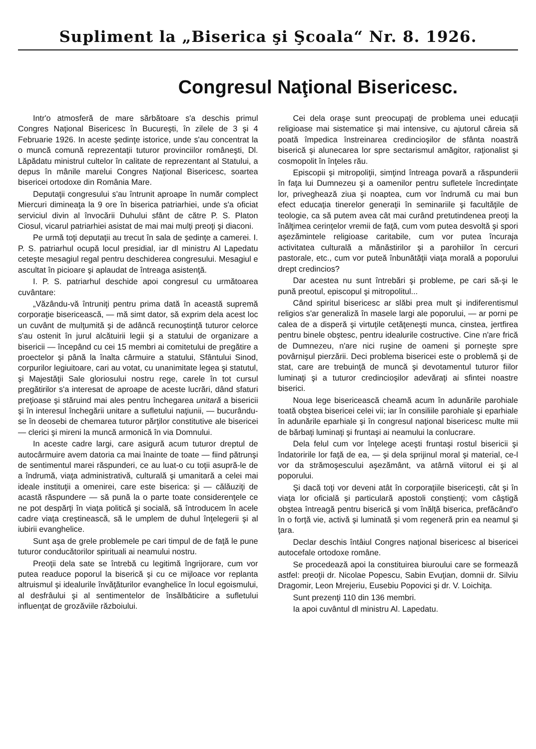Supliment la „Biserica şi Şcoala“ Nr. 8. 1926.
Congresul Naţional Bisericesc.
Intr'o atmosferă de mare sărbătoare s'a deschis primul Congres Naţional Bisericesc în Bucureşti, în zilele de 3 şi 4 Februarie 1926. In aceste şedinţe istorice, unde s'au concentrat la o muncă comună reprezentaţii tuturor provinciilor româneşti, Dl. Lăpădatu ministrul cultelor în calitate de reprezentant al Statului, a depus în mânile marelui Congres Naţional Bisericesc, soartea bisericei ortodoxe din România Mare.
Deputaţii congresului s'au întrunit aproape în număr complect Miercuri dimineaţa la 9 ore în biserica patriarhiei, unde s'a oficiat serviciul divin al învocării Duhului sfânt de către P. S. Platon Ciosul, vicarul patriarhiei asistat de mai mai mulţi preoţi şi diaconi.
Pe urmă toţi deputaţii au trecut în sala de şedinţe a camerei. I. P. S. patriarhul ocupă locul presidial, iar dl ministru Al Lapedatu ceteşte mesagiul regal pentru deschiderea congresului. Mesagiul e ascultat în picioare şi aplaudat de întreaga asistenţă.
I. P. S. patriarhul deschide apoi congresul cu următoarea cuvântare:
„Văzându-vă întruniţi pentru prima dată în această supremă corporaţie bisericească, — mă simt dator, să exprim dela acest loc un cuvânt de mulţumită şi de adâncă recunoştinţă tuturor celorce s'au ostenit în jurul alcătuirii legii şi a statului de organizare a bisericii — începând cu cei 15 membri ai comitetului de pregătire a proectelor şi până la înalta cârmuire a statului, Sfântului Sinod, corpurilor legiuitoare, cari au votat, cu unanimitate legea şi statutul, şi Majestăţii Sale gloriosului nostru rege, carele în tot cursul pregătirilor s'a interesat de aproape de aceste lucrări, dând sfaturi preţioase şi stăruind mai ales pentru închegarea unitară a bisericii şi în interesul închegării unitare a sufletului naţiunii, — bucurându-se în deosebi de chemarea tuturor părţilor constitutive ale bisericei — clerici şi mireni la muncă armonică în via Domnului.
In aceste cadre largi, care asigură acum tuturor dreptul de autocârmuire avem datoria ca mai înainte de toate — fiind pătrunşi de sentimentul marei răspunderi, ce au luat-o cu toţii asupră-le de a îndrumă, viaţa administrativă, culturală şi umanitară a celei mai ideale instituţii a omenirei, care este biserica: şi — călăuziţi de acastă răspundere — să pună la o parte toate considerenţele ce ne pot despărţi în viaţa politică şi socială, să întroducem în acele cadre viaţa creştinească, să le umplem de duhul înţelegerii şi al iubirii evanghelice.
Sunt aşa de grele problemele pe cari timpul de de faţă le pune tuturor conducătorilor spirituali ai neamului nostru.
Preoţii dela sate se întrebă cu legitimă îngrijorare, cum vor putea readuce poporul la biserică şi cu ce mijloace vor replanta altruismul şi idealurile învăţăturilor evanghelice în locul egoismului, al desfrâului şi al sentimentelor de însălbăticire a sufletului influenţat de grozăviile războiului.
Cei dela oraşe sunt preocupaţi de problema unei educaţii religioase mai sistematice şi mai intensive, cu ajutorul căreia să poată împedica înstreinarea credincioşilor de sfânta noastră biserică şi alunecarea lor spre sectarismul amăgitor, raţionalist şi cosmopolit în înţeles rău.
Episcopii şi mitropoliţii, simţind întreaga povară a răspunderii în faţa lui Dumnezeu şi a oamenilor pentru sufletele încredinţate lor, priveghează ziua şi noaptea, cum vor îndrumă cu mai bun efect educaţia tinerelor generaţii în seminariile şi facultăţile de teologie, ca să putem avea cât mai curând pretutindenea preoţi la înălţimea cerinţelor vremii de faţă, cum vom putea desvoltă şi spori aşezămintele religioase caritabile, cum vor putea încuraja activitatea culturală a mănăstirilor şi a parohiilor în cercuri pastorale, etc., cum vor puteă înbunătăţii viaţa morală a poporului drept credincios?
Dar acestea nu sunt întrebări şi probleme, pe cari să-şi le pună preotul, episcopul şi mitropolitul...
Când spiritul bisericesc ar slăbi prea mult şi indiferentismul religios s'ar generaliză în masele largi ale poporului, — ar porni pe calea de a disperă şi virtuţile cetăţeneşti munca, cinstea, jertfirea pentru binele obştesc, pentru idealurile costructive. Cine n'are frică de Dumnezeu, n'are nici ruşine de oameni şi porneşte spre povârnişul pierzării. Deci problema bisericei este o problemă şi de stat, care are trebuinţă de muncă şi devotamentul tuturor fiilor luminaţi şi a tuturor credincioşilor adevăraţi ai sfintei noastre biserici.
Noua lege bisericească cheamă acum în adunările parohiale toată obştea bisericei celei vii; iar în consiliile parohiale şi eparhiale în adunările eparhiale şi în congresul naţional bisericesc multe mii de bărbaţi luminaţi şi fruntaşi ai neamului la conlucrare.
Dela felul cum vor înţelege aceşti fruntaşi rostul bisericii şi îndatoririle lor faţă de ea, — şi dela sprijinul moral şi material, ce-l vor da strămoşescului aşezământ, va atârnă viitorul ei şi al poporului.
Şi dacă toţi vor deveni atât în corporaţiile bisericeşti, cât şi în viaţa lor oficială şi particulară apostoli conştienţi; vom câştigă obştea întreagă pentru biserică şi vom înălţă biserica, prefăcând'o în o forţă vie, activă şi luminată şi vom regeneră prin ea neamul şi ţara.
Declar deschis întâiul Congres naţional bisericesc al bisericei autocefale ortodoxe române.
Se procedează apoi la constituirea biuroului care se formează astfel: preoţii dr. Nicolae Popescu, Sabin Evuţian, domnii dr. Silviu Dragomir, Leon Mrejeriu, Eusebiu Popovici şi dr. V. Loichiţa.
Sunt prezenţi 110 din 136 membri.
Ia apoi cuvântul dl ministru Al. Lapedatu.